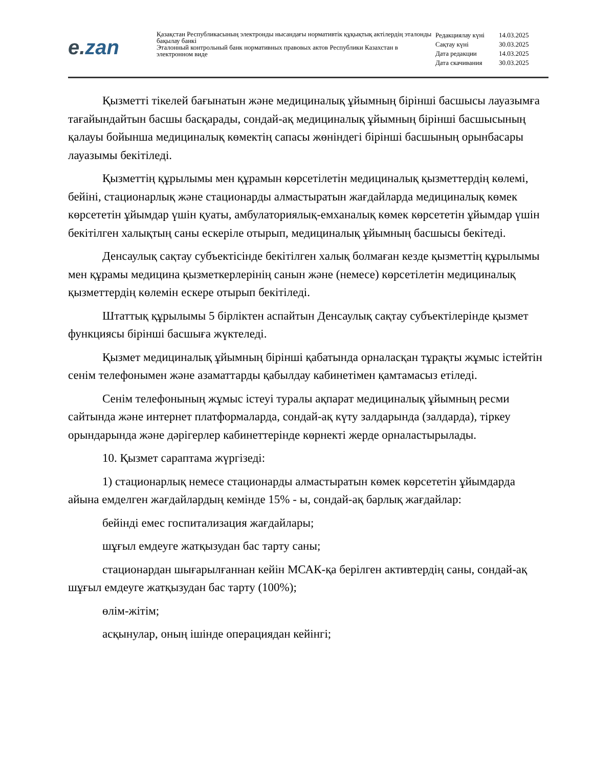e. zan
Қазақстан Республикасының электронды нысандағы нормативтік құқықтық актілердің эталонды бақылау банкі
Эталонный контрольный банк нормативных правовых актов Республики Казахстан в электронном виде
| Редакциялау күні | 14.03.2025 |
| Сақтау күні | 30.03.2025 |
| Дата редакции | 14.03.2025 |
| Дата скачивания | 30.03.2025 |
Қызметті тікелей бағынатын және медициналық ұйымның бірінші басшысы лауазымға тағайындайтын басшы басқарады, сондай-ақ медициналық ұйымның бірінші басшысының қалауы бойынша медициналық көмектің сапасы жөніндегі бірінші басшының орынбасары лауазымы бекітіледі.
Қызметтің құрылымы мен құрамын көрсетілетін медициналық қызметтердің көлемі, бейіні, стационарлық және стационарды алмастыратын жағдайларда медициналық көмек көрсететін ұйымдар үшін қуаты, амбулаториялық-емханалық көмек көрсететін ұйымдар үшін бекітілген халықтың саны ескеріле отырып, медициналық ұйымның басшысы бекітеді.
Денсаулық сақтау субъектісінде бекітілген халық болмаған кезде қызметтің құрылымы мен құрамы медицина қызметкерлерінің санын және (немесе) көрсетілетін медициналық қызметтердің көлемін ескере отырып бекітіледі.
Штаттық құрылымы 5 бірліктен аспайтын Денсаулық сақтау субъектілерінде қызмет функциясы бірінші басшыға жүктеледі.
Қызмет медициналық ұйымның бірінші қабатында орналасқан тұрақты жұмыс істейтін сенім телефонымен және азаматтарды қабылдау кабинетімен қамтамасыз етіледі.
Сенім телефонының жұмыс істеуі туралы ақпарат медициналық ұйымның ресми сайтында және интернет платформаларда, сондай-ақ күту залдарында (залдарда), тіркеу орындарында және дәрігерлер кабинеттерінде көрнекті жерде орналастырылады.
10. Қызмет сараптама жүргізеді:
1) стационарлық немесе стационарды алмастыратын көмек көрсететін ұйымдарда айына емделген жағдайлардың кемінде 15% - ы, сондай-ақ барлық жағдайлар:
бейінді емес госпитализация жағдайлары;
шұғыл емдеуге жатқызудан бас тарту саны;
стационардан шығарылғаннан кейін МСАК-қа берілген активтердің саны, сондай-ақ шұғыл емдеуге жатқызудан бас тарту (100%);
өлім-жітім;
асқынулар, оның ішінде операциядан кейінгі;